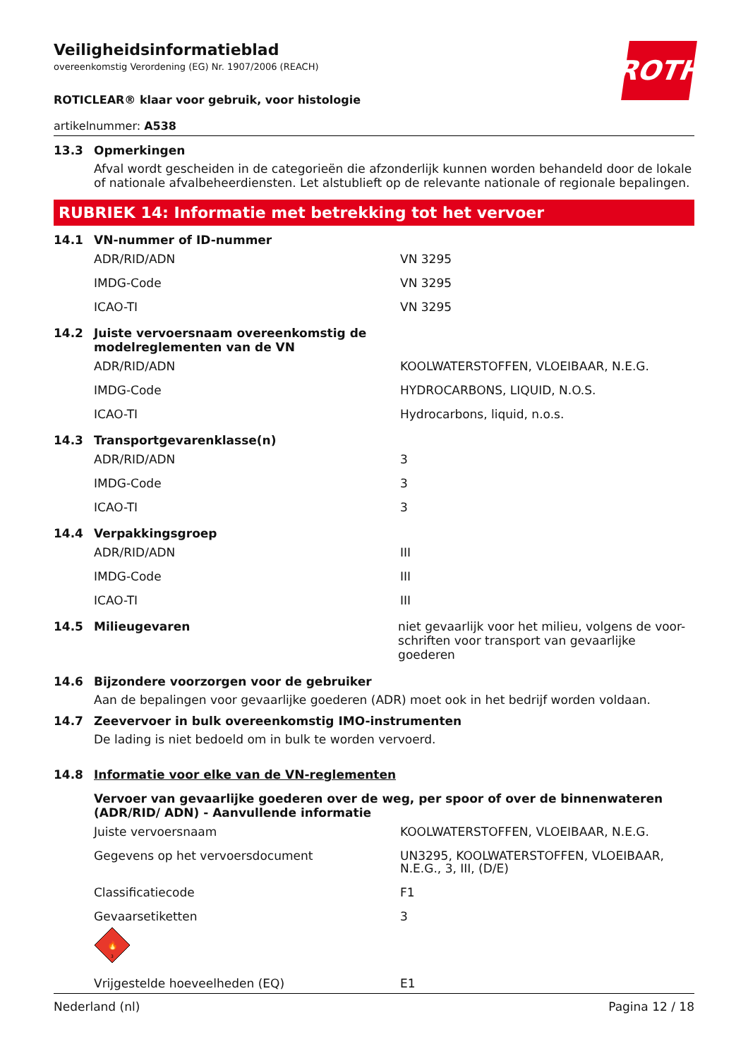ROTH
Veiligheidsinformatieblad
overeenkomstig Verordening (EG) Nr. 1907/2006 (REACH)
ROTICLEAR® klaar voor gebruik, voor histologie
artikelnummer: A538
13.3 Opmerkingen
Afval wordt gescheiden in de categorieën die afzonderlijk kunnen worden behandeld door de lokale of nationale afvalbeheerdiensten. Let alstublieft op de relevante nationale of regionale bepalingen.
RUBRIEK 14: Informatie met betrekking tot het vervoer
14.1 VN-nummer of ID-nummer
| ADR/RID/ADN | VN 3295 |
| IMDG-Code | VN 3295 |
| ICAO-TI | VN 3295 |
14.2 Juiste vervoersnaam overeenkomstig de
modelreglementen van de VN
| ADR/RID/ADN | KOOLWATERSTOFFEN, VLOEIBAAR, N.E.G. |
| IMDG-Code | HYDROCARBONS, LIQUID, N.O.S. |
| ICAO-TI | Hydrocarbons, liquid, n.o.s. |
14.3 Transportgevarenklasse(n)
| ADR/RID/ADN | 3 |
| IMDG-Code | 3 |
| ICAO-TI | 3 |
14.4 Verpakkingsgroep
| ADR/RID/ADN | III |
| IMDG-Code | III |
| ICAO-TI | III |
14.5 Milieugevaren niet gevaarlijk voor het milieu, volgens de voor-
schriften voor transport van gevaarlijke goederen
14.6 Bijzondere voorzorgen voor de gebruiker
Aan de bepalingen voor gevaarlijke goederen (ADR) moet ook in het bedrijf worden voldaan.
14.7 Zeevervoer in bulk overeenkomstig IMO-instrumenten
De lading is niet bedoeld om in bulk te worden vervoerd.
14.8 Informatie voor elke van de VN-reglementen
Vervoer van gevaarlijke goederen over de weg, per spoor of over de binnenwateren (ADR/RID/ ADN) - Aanvullende informatie
| Juiste vervoersnaam | KOOLWATERSTOFFEN, VLOEIBAAR, N.E.G. |
| Gegevens op het vervoersdocument | UN3295, KOOLWATERSTOFFEN, VLOEIBAAR, N.E.G., 3, III, (D/E) |
| Classificatiecode | F1 |
| Gevaarsetiketten 🔥 3 | 3 |
| Vrijgestelde hoeveelheden (EQ) | E1 |
Nederland (nl) Pagina 12 / 18